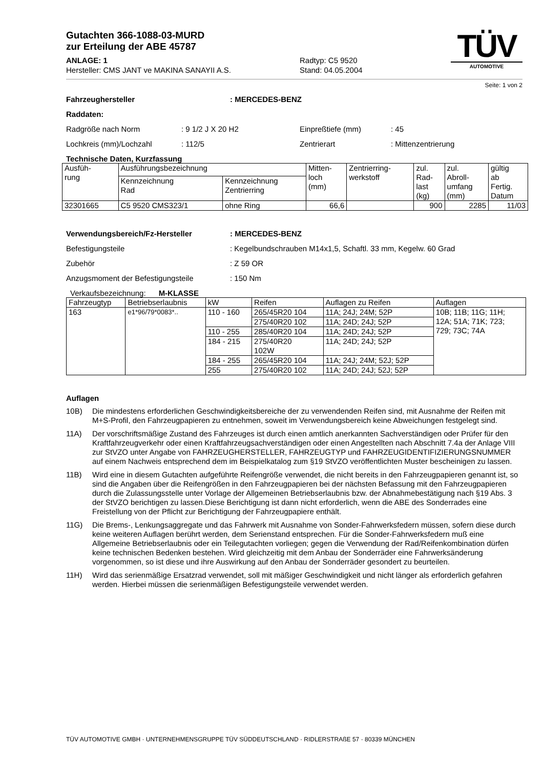Gutachten 366-1088-03-MURD
zur Erteilung der ABE 45787
ANLAGE: 1 Radtyp: C5 9520
Hersteller: CMS JANT ve MAKINA SANAYII A.S. Stand: 04.05.2004
TÜV
AUTOMOTIVE
Seite: 1 von 2
Fahrzeughersteller: MERCEDES-BENZ
Raddaten:
Radgröße nach Norm: 9 1/2 J X 20 H2 Einpreßtiefe (mm): 45
Lochkreis (mm)/Lochzahl: 112/5 Zentrierart: Mittenzentrierung
Technische Daten, Kurzfassung
| Ausfüh- rung | Ausführungsbezeichnung | | Mitten- loch (mm) | Zentrierring- werkstoff | zul. Rad- last (kg) | zul. Abroll- umfang (mm) | gültig ab Fertig. Datum |
| --- | --- | --- | --- | --- | --- | --- | --- |
| | Kennzeichnung Rad | Kennzeichnung Zentrierring | | | | | |
| 32301665 | C5 9520 CMS323/1 | ohne Ring | 66,6 | | 900 | 2285 | 11/03 |
Verwendungsbereich/Fz-Hersteller: MERCEDES-BENZ
Befestigungsteile: Kegelbundschrauben M14x1,5, Schaftl. 33 mm, Kegelw. 60 Grad
Zubehör: Z 59 OR
Anzugsmoment der Befestigungsteile: 150 Nm
Verkaufsbezeichnung: M-KLASSE
| Fahrzeugtyp | Betriebserlaubnis | kW | Reifen | Auflagen zu Reifen | Auflagen |
| --- | --- | --- | --- | --- | --- |
| 163 | e1*96/79*0083*.. | 110 - 160 | 265/45R20 104 | 11A; 24J; 24M; 52P | 10B; 11B; 11G; 11H; 12A; 51A; 71K; 723; 729; 73C; 74A |
| | | | 275/40R20 102 | 11A; 24D; 24J; 52P | |
| | | 110 - 255 | 285/40R20 104 | 11A; 24D; 24J; 52P | |
| | | 184 - 215 | 275/40R20 102W | 11A; 24D; 24J; 52P | |
| | | 184 - 255 | 265/45R20 104 | 11A; 24J; 24M; 52J; 52P | |
| | | 255 | 275/40R20 102 | 11A; 24D; 24J; 52J; 52P | |
Auflagen
10B) Die mindestens erforderlichen Geschwindigkeitsbereiche der zu verwendenden Reifen sind, mit Ausnahme der Reifen mit M+S-Profil, den Fahrzeugpapieren zu entnehmen, soweit im Verwendungsbereich keine Abweichungen festgelegt sind.
11A) Der vorschriftsmäßige Zustand des Fahrzeuges ist durch einen amtlich anerkannten Sachverständigen oder Prüfer für den Kraftfahrzeugverkehr oder einen Kraftfahrzeugsachverständigen oder einen Angestellten nach Abschnitt 7.4a der Anlage VIII zur StVZO unter Angabe von FAHRZEUGHERSTELLER, FAHRZEUGTYP und FAHRZEUGIDENTIFIZIERUNGSNUMMER auf einem Nachweis entsprechend dem im Beispielkatalog zum §19 StVZO veröffentlichten Muster bescheinigen zu lassen.
11B) Wird eine in diesem Gutachten aufgeführte Reifengröße verwendet, die nicht bereits in den Fahrzeugpapieren genannt ist, so sind die Angaben über die Reifengrößen in den Fahrzeugpapieren bei der nächsten Befassung mit den Fahrzeugpapieren durch die Zulassungsstelle unter Vorlage der Allgemeinen Betriebserlaubnis bzw. der Abnahmebestätigung nach §19 Abs. 3 der StVZO berichtigen zu lassen.Diese Berichtigung ist dann nicht erforderlich, wenn die ABE des Sonderrades eine Freistellung von der Pflicht zur Berichtigung der Fahrzeugpapiere enthält.
11G) Die Brems-, Lenkungsaggregate und das Fahrwerk mit Ausnahme von Sonder-Fahrwerksfedern müssen, sofern diese durch keine weiteren Auflagen berührt werden, dem Serienstand entsprechen. Für die Sonder-Fahrwerksfedern muß eine Allgemeine Betriebserlaubnis oder ein Teilegutachten vorliegen; gegen die Verwendung der Rad/Reifenkombination dürfen keine technischen Bedenken bestehen. Wird gleichzeitig mit dem Anbau der Sonderräder eine Fahrwerksänderung vorgenommen, so ist diese und ihre Auswirkung auf den Anbau der Sonderräder gesondert zu beurteilen.
11H) Wird das serienmäßige Ersatzrad verwendet, soll mit mäßiger Geschwindigkeit und nicht länger als erforderlich gefahren werden. Hierbei müssen die serienmäßigen Befestigungsteile verwendet werden.
TÜV AUTOMOTIVE GMBH · UNTERNEHMENSGRUPPE TÜV SÜDDEUTSCHLAND · RIDLERSTRAßE 57 · 80339 MÜNCHEN